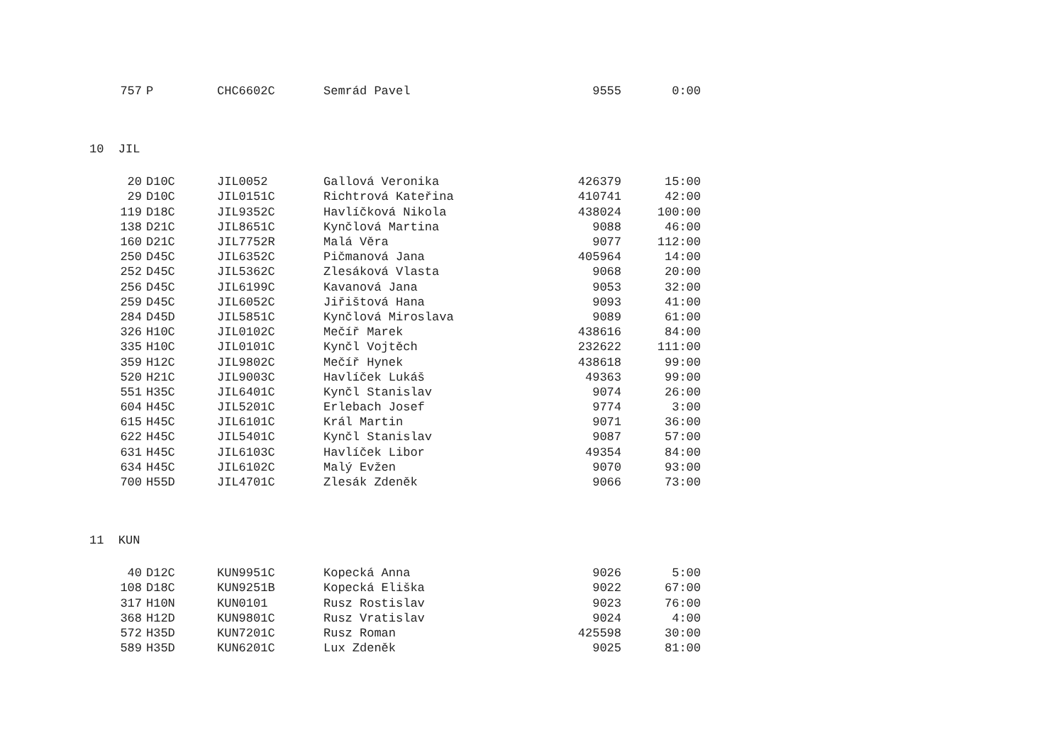| 757 | P | CHC6602C | Semrád Pavel | 9555 | 0:00 |
10 JIL
| 20 | D10C | JIL0052 | Gallová Veronika | 426379 | 15:00 |
| 29 | D10C | JIL0151C | Richtrová Kateřina | 410741 | 42:00 |
| 119 | D18C | JIL9352C | Havlíčková Nikola | 438024 | 100:00 |
| 138 | D21C | JIL8651C | Kynčlová Martina | 9088 | 46:00 |
| 160 | D21C | JIL7752R | Malá Věra | 9077 | 112:00 |
| 250 | D45C | JIL6352C | Pičmanová Jana | 405964 | 14:00 |
| 252 | D45C | JIL5362C | Zlesáková Vlasta | 9068 | 20:00 |
| 256 | D45C | JIL6199C | Kavanová Jana | 9053 | 32:00 |
| 259 | D45C | JIL6052C | Jiřištová Hana | 9093 | 41:00 |
| 284 | D45D | JIL5851C | Kynčlová Miroslava | 9089 | 61:00 |
| 326 | H10C | JIL0102C | Mečíř Marek | 438616 | 84:00 |
| 335 | H10C | JIL0101C | Kynčl Vojtěch | 232622 | 111:00 |
| 359 | H12C | JIL9802C | Mečíř Hynek | 438618 | 99:00 |
| 520 | H21C | JIL9003C | Havlíček Lukáš | 49363 | 99:00 |
| 551 | H35C | JIL6401C | Kynčl Stanislav | 9074 | 26:00 |
| 604 | H45C | JIL5201C | Erlebach Josef | 9774 | 3:00 |
| 615 | H45C | JIL6101C | Král Martin | 9071 | 36:00 |
| 622 | H45C | JIL5401C | Kynčl Stanislav | 9087 | 57:00 |
| 631 | H45C | JIL6103C | Havlíček Libor | 49354 | 84:00 |
| 634 | H45C | JIL6102C | Malý Evžen | 9070 | 93:00 |
| 700 | H55D | JIL4701C | Zlesák Zdeněk | 9066 | 73:00 |
11 KUN
| 40 | D12C | KUN9951C | Kopecká Anna | 9026 | 5:00 |
| 108 | D18C | KUN9251B | Kopecká Eliška | 9022 | 67:00 |
| 317 | H10N | KUN0101 | Rusz Rostislav | 9023 | 76:00 |
| 368 | H12D | KUN9801C | Rusz Vratislav | 9024 | 4:00 |
| 572 | H35D | KUN7201C | Rusz Roman | 425598 | 30:00 |
| 589 | H35D | KUN6201C | Lux Zdeněk | 9025 | 81:00 |